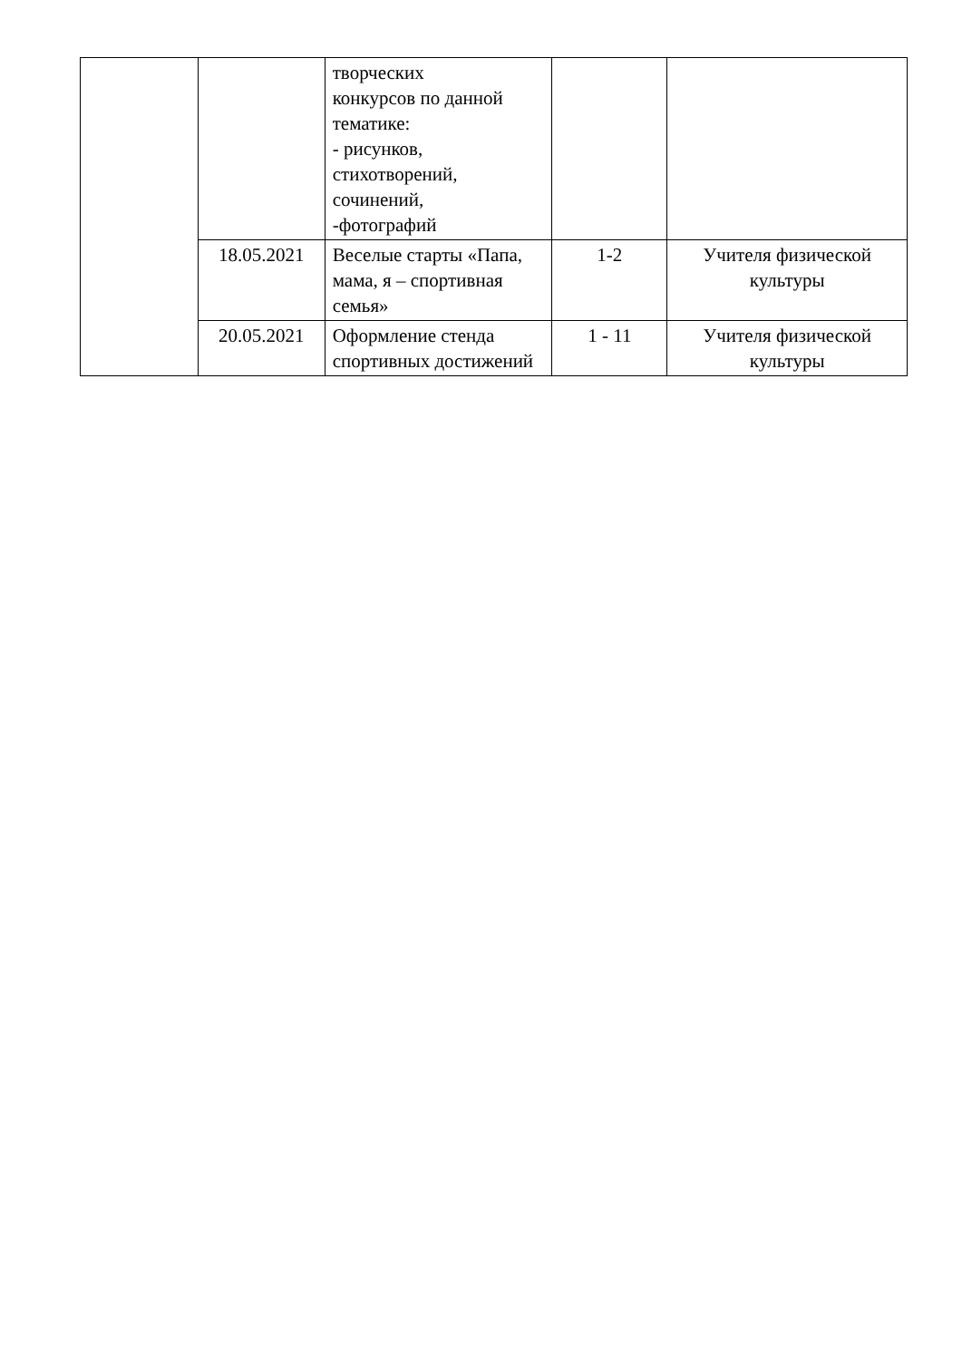| | | творческих конкурсов по данной тематике: - рисунков, стихотворений, сочинений, -фотографий | | |
| | 18.05.2021 | Веселые старты «Папа, мама, я – спортивная семья» | 1-2 | Учителя физической культуры |
| | 20.05.2021 | Оформление стенда спортивных достижений | 1 - 11 | Учителя физической культуры |